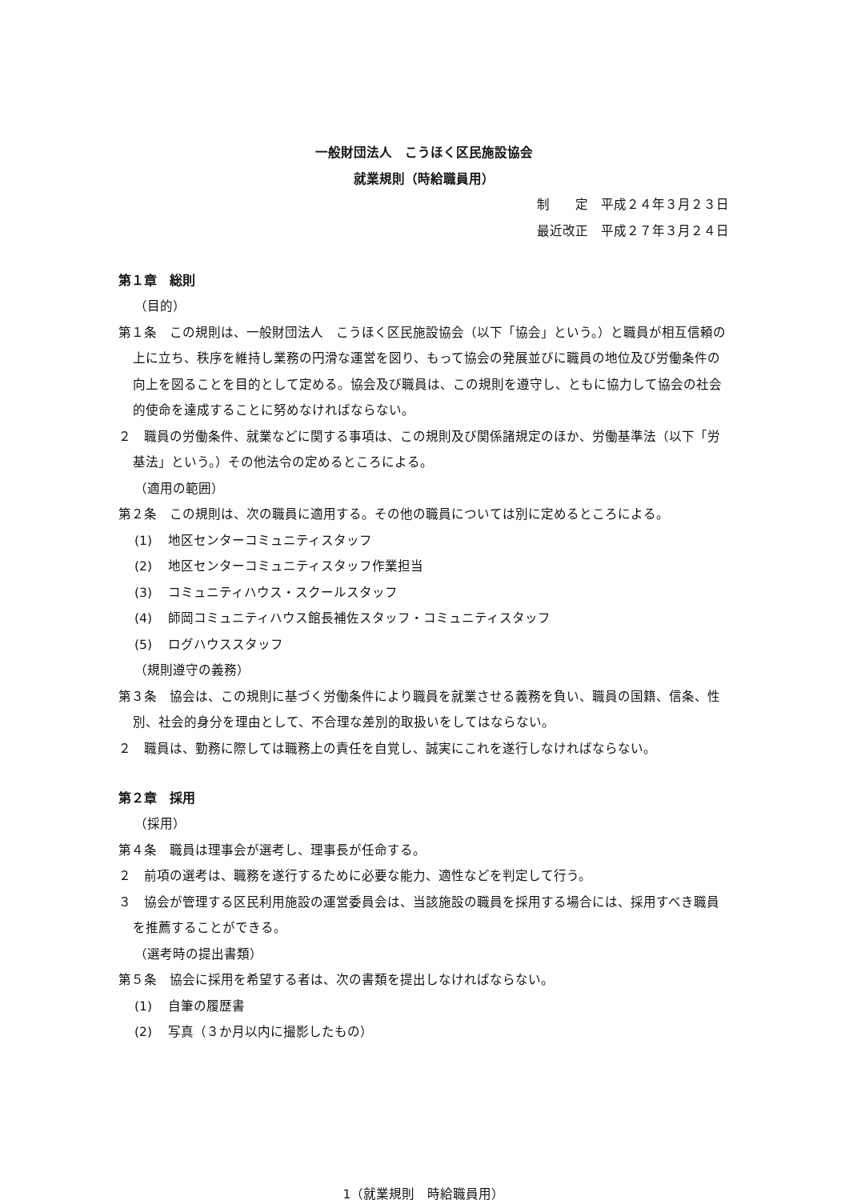一般財団法人　こうほく区民施設協会
就業規則（時給職員用）
制　　定　平成２４年３月２３日
最近改正　平成２７年３月２４日
第１章　総則
（目的）
第１条　この規則は、一般財団法人　こうほく区民施設協会（以下「協会」という。）と職員が相互信頼の上に立ち、秩序を維持し業務の円滑な運営を図り、もって協会の発展並びに職員の地位及び労働条件の向上を図ることを目的として定める。協会及び職員は、この規則を遵守し、ともに協力して協会の社会的使命を達成することに努めなければならない。
２　職員の労働条件、就業などに関する事項は、この規則及び関係諸規定のほか、労働基準法（以下「労基法」という。）その他法令の定めるところによる。
（適用の範囲）
第２条　この規則は、次の職員に適用する。その他の職員については別に定めるところによる。
(1) 地区センターコミュニティスタッフ
(2) 地区センターコミュニティスタッフ作業担当
(3) コミュニティハウス・スクールスタッフ
(4) 師岡コミュニティハウス館長補佐スタッフ・コミュニティスタッフ
(5) ログハウススタッフ
（規則遵守の義務）
第３条　協会は、この規則に基づく労働条件により職員を就業させる義務を負い、職員の国籍、信条、性別、社会的身分を理由として、不合理な差別的取扱いをしてはならない。
２　職員は、勤務に際しては職務上の責任を自覚し、誠実にこれを遂行しなければならない。
第２章　採用
（採用）
第４条　職員は理事会が選考し、理事長が任命する。
２　前項の選考は、職務を遂行するために必要な能力、適性などを判定して行う。
３　協会が管理する区民利用施設の運営委員会は、当該施設の職員を採用する場合には、採用すべき職員を推薦することができる。
（選考時の提出書類）
第５条　協会に採用を希望する者は、次の書類を提出しなければならない。
(1) 自筆の履歴書
(2) 写真（３か月以内に撮影したもの）
1（就業規則　時給職員用）